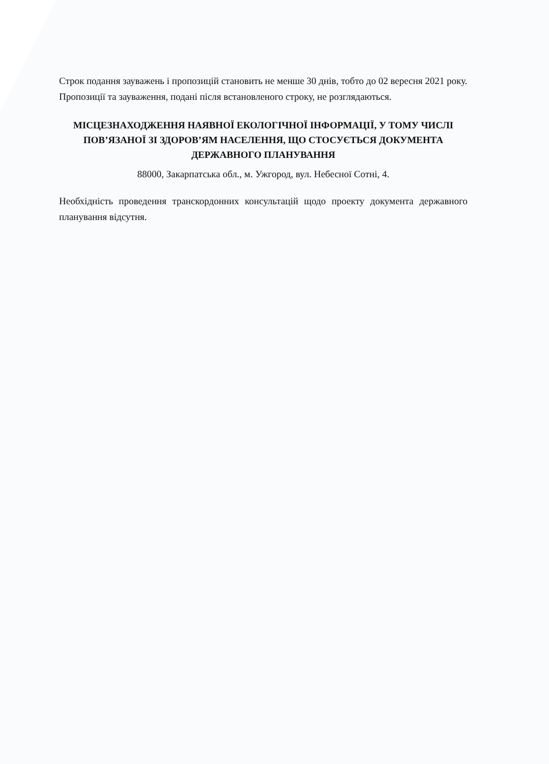Строк подання зауважень і пропозицій становить не менше 30 днів, тобто до 02 вересня 2021 року.
Пропозиції та зауваження, подані після встановленого строку, не розглядаються.
МІСЦЕЗНАХОДЖЕННЯ НАЯВНОЇ ЕКОЛОГІЧНОЇ ІНФОРМАЦІЇ, У ТОМУ ЧИСЛІ ПОВ’ЯЗАНОЇ ЗІ ЗДОРОВ’ЯМ НАСЕЛЕННЯ, ЩО СТОСУЄТЬСЯ ДОКУМЕНТА ДЕРЖАВНОГО ПЛАНУВАННЯ
88000, Закарпатська обл., м. Ужгород, вул. Небесної Сотні, 4.
Необхідність проведення транскордонних консультацій щодо проекту документа державного планування відсутня.